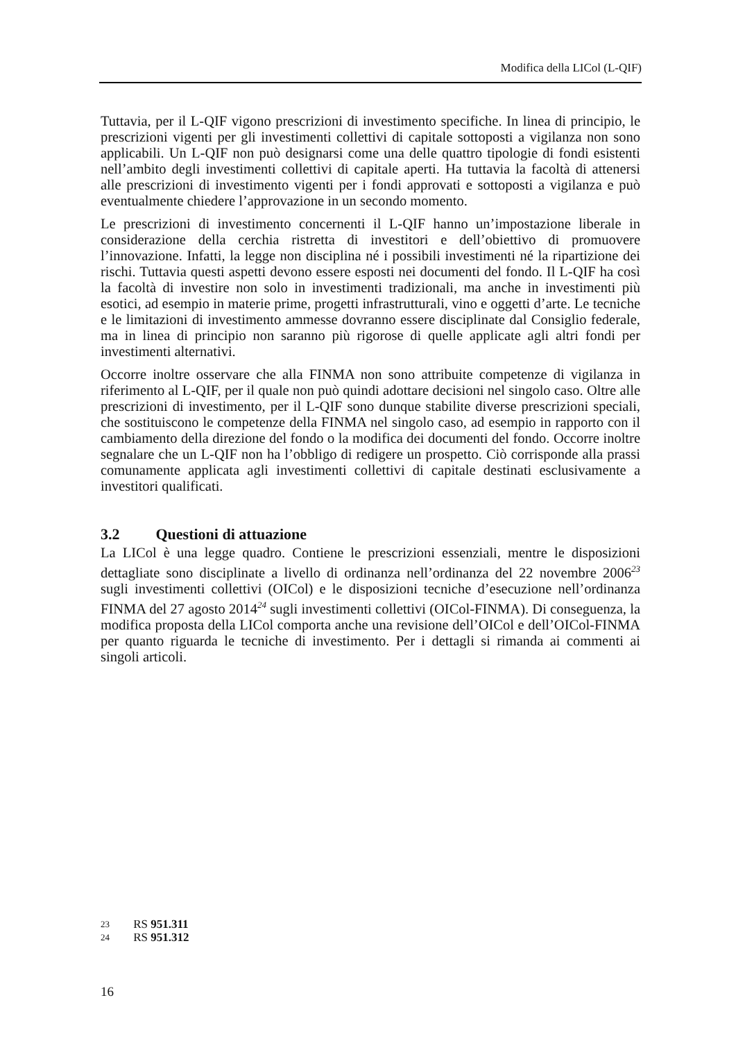Modifica della LICol (L-QIF)
Tuttavia, per il L-QIF vigono prescrizioni di investimento specifiche. In linea di principio, le prescrizioni vigenti per gli investimenti collettivi di capitale sottoposti a vigilanza non sono applicabili. Un L-QIF non può designarsi come una delle quattro tipologie di fondi esistenti nell’ambito degli investimenti collettivi di capitale aperti. Ha tuttavia la facoltà di attenersi alle prescrizioni di investimento vigenti per i fondi approvati e sottoposti a vigilanza e può eventualmente chiedere l’approvazione in un secondo momento.
Le prescrizioni di investimento concernenti il L-QIF hanno un’impostazione liberale in considerazione della cerchia ristretta di investitori e dell’obiettivo di promuovere l’innovazione. Infatti, la legge non disciplina né i possibili investimenti né la ripartizione dei rischi. Tuttavia questi aspetti devono essere esposti nei documenti del fondo. Il L-QIF ha così la facoltà di investire non solo in investimenti tradizionali, ma anche in investimenti più esotici, ad esempio in materie prime, progetti infrastrutturali, vino e oggetti d’arte. Le tecniche e le limitazioni di investimento ammesse dovranno essere disciplinate dal Consiglio federale, ma in linea di principio non saranno più rigorose di quelle applicate agli altri fondi per investimenti alternativi.
Occorre inoltre osservare che alla FINMA non sono attribuite competenze di vigilanza in riferimento al L-QIF, per il quale non può quindi adottare decisioni nel singolo caso. Oltre alle prescrizioni di investimento, per il L-QIF sono dunque stabilite diverse prescrizioni speciali, che sostituiscono le competenze della FINMA nel singolo caso, ad esempio in rapporto con il cambiamento della direzione del fondo o la modifica dei documenti del fondo. Occorre inoltre segnalare che un L-QIF non ha l’obbligo di redigere un prospetto. Ciò corrisponde alla prassi comunamente applicata agli investimenti collettivi di capitale destinati esclusivamente a investitori qualificati.
3.2 Questioni di attuazione
La LICol è una legge quadro. Contiene le prescrizioni essenziali, mentre le disposizioni dettagliate sono disciplinate a livello di ordinanza nell’ordinanza del 22 novembre 2006<sup>23</sup> sugli investimenti collettivi (OICol) e le disposizioni tecniche d’esecuzione nell’ordinanza FINMA del 27 agosto 2014<sup>24</sup> sugli investimenti collettivi (OICol-FINMA). Di conseguenza, la modifica proposta della LICol comporta anche una revisione dell’OICol e dell’OICol-FINMA per quanto riguarda le tecniche di investimento. Per i dettagli si rimanda ai commenti ai singoli articoli.
23 RS 951.311
24 RS 951.312
16